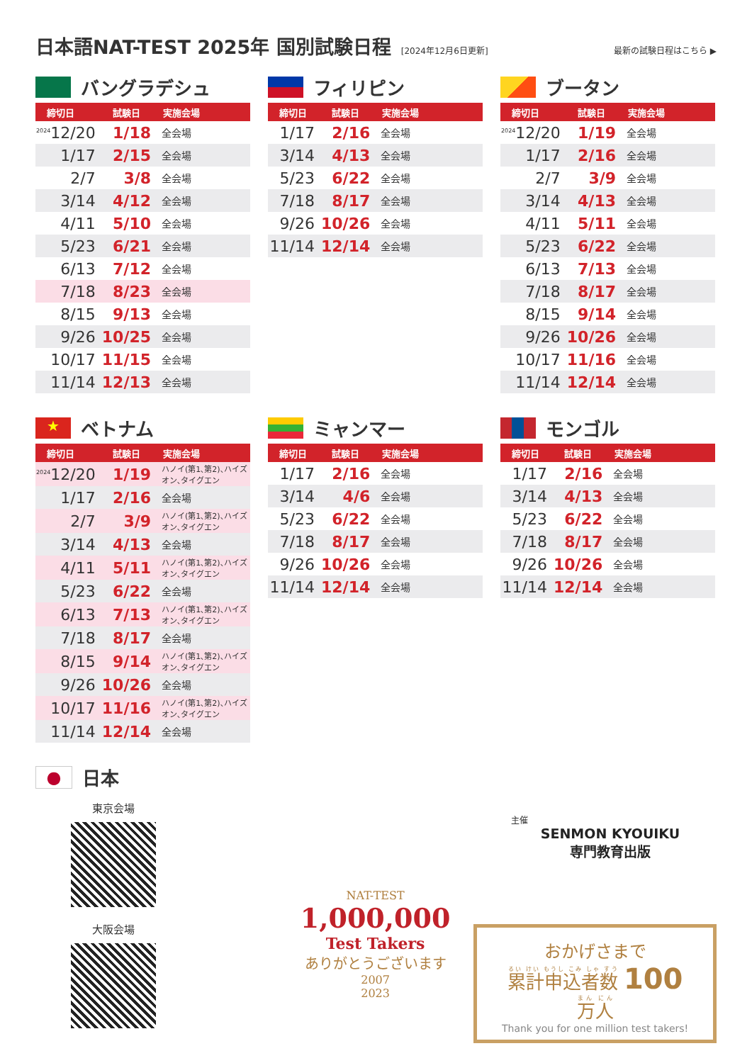日本語NAT-TEST 2025年 国別試験日程 [2024年12月6日更新] 最新の試験日程はこちら ▶
バングラデシュ
| 締切日 | 試験日 | 実施会場 |
| --- | --- | --- |
| <sup>2024</sup>12/20 | 1/18 | 全会場 |
| 1/17 | 2/15 | 全会場 |
| 2/7 | 3/8 | 全会場 |
| 3/14 | 4/12 | 全会場 |
| 4/11 | 5/10 | 全会場 |
| 5/23 | 6/21 | 全会場 |
| 6/13 | 7/12 | 全会場 |
| 7/18 | 8/23 | 全会場 |
| 8/15 | 9/13 | 全会場 |
| 9/26 | 10/25 | 全会場 |
| 10/17 | 11/15 | 全会場 |
| 11/14 | 12/13 | 全会場 |
フィリピン
| 締切日 | 試験日 | 実施会場 |
| --- | --- | --- |
| 1/17 | 2/16 | 全会場 |
| 3/14 | 4/13 | 全会場 |
| 5/23 | 6/22 | 全会場 |
| 7/18 | 8/17 | 全会場 |
| 9/26 | 10/26 | 全会場 |
| 11/14 | 12/14 | 全会場 |
ブータン
| 締切日 | 試験日 | 実施会場 |
| --- | --- | --- |
| <sup>2024</sup>12/20 | 1/19 | 全会場 |
| 1/17 | 2/16 | 全会場 |
| 2/7 | 3/9 | 全会場 |
| 3/14 | 4/13 | 全会場 |
| 4/11 | 5/11 | 全会場 |
| 5/23 | 6/22 | 全会場 |
| 6/13 | 7/13 | 全会場 |
| 7/18 | 8/17 | 全会場 |
| 8/15 | 9/14 | 全会場 |
| 9/26 | 10/26 | 全会場 |
| 10/17 | 11/16 | 全会場 |
| 11/14 | 12/14 | 全会場 |
★ ベトナム
| 締切日 | 試験日 | 実施会場 |
| --- | --- | --- |
| <sup>2024</sup>12/20 | 1/19 | ハノイ(第1､第2)､ハイズオン､タイグエン |
| 1/17 | 2/16 | 全会場 |
| 2/7 | 3/9 | ハノイ(第1､第2)､ハイズオン､タイグエン |
| 3/14 | 4/13 | 全会場 |
| 4/11 | 5/11 | ハノイ(第1､第2)､ハイズオン､タイグエン |
| 5/23 | 6/22 | 全会場 |
| 6/13 | 7/13 | ハノイ(第1､第2)､ハイズオン､タイグエン |
| 7/18 | 8/17 | 全会場 |
| 8/15 | 9/14 | ハノイ(第1､第2)､ハイズオン､タイグエン |
| 9/26 | 10/26 | 全会場 |
| 10/17 | 11/16 | ハノイ(第1､第2)､ハイズオン､タイグエン |
| 11/14 | 12/14 | 全会場 |
ミャンマー
| 締切日 | 試験日 | 実施会場 |
| --- | --- | --- |
| 1/17 | 2/16 | 全会場 |
| 3/14 | 4/6 | 全会場 |
| 5/23 | 6/22 | 全会場 |
| 7/18 | 8/17 | 全会場 |
| 9/26 | 10/26 | 全会場 |
| 11/14 | 12/14 | 全会場 |
モンゴル
| 締切日 | 試験日 | 実施会場 |
| --- | --- | --- |
| 1/17 | 2/16 | 全会場 |
| 3/14 | 4/13 | 全会場 |
| 5/23 | 6/22 | 全会場 |
| 7/18 | 8/17 | 全会場 |
| 9/26 | 10/26 | 全会場 |
| 11/14 | 12/14 | 全会場 |
● 日本
東京会場
大阪会場
主催
SENMON KYOUIKU
専門教育出版
NAT-TEST
1,000,000
Test Takers
ありがとうございます
2007
2023
おかげさまで
累計申込者数 100 万人
Thank you for one million test takers!